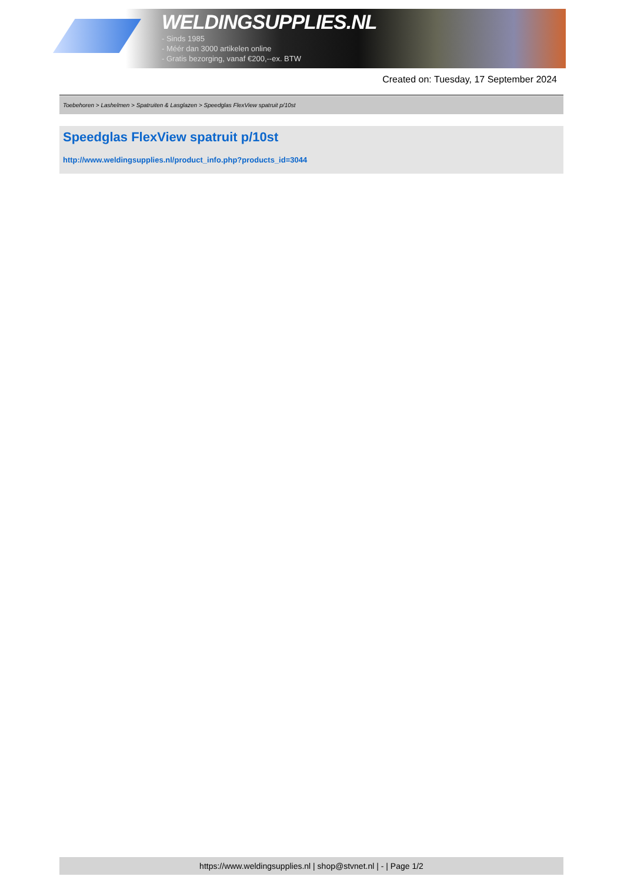WELDINGSUPPLIES.NL
- Sinds 1985
- Méér dan 3000 artikelen online
- Gratis bezorging, vanaf €200,--ex. BTW
Created on: Tuesday, 17 September 2024
Toebehoren > Lashelmen > Spatruiten & Lasglazen > Speedglas FlexView spatruit p/10st
Speedglas FlexView spatruit p/10st
http://www.weldingsupplies.nl/product_info.php?products_id=3044
https://www.weldingsupplies.nl | shop@stvnet.nl | - | Page 1/2